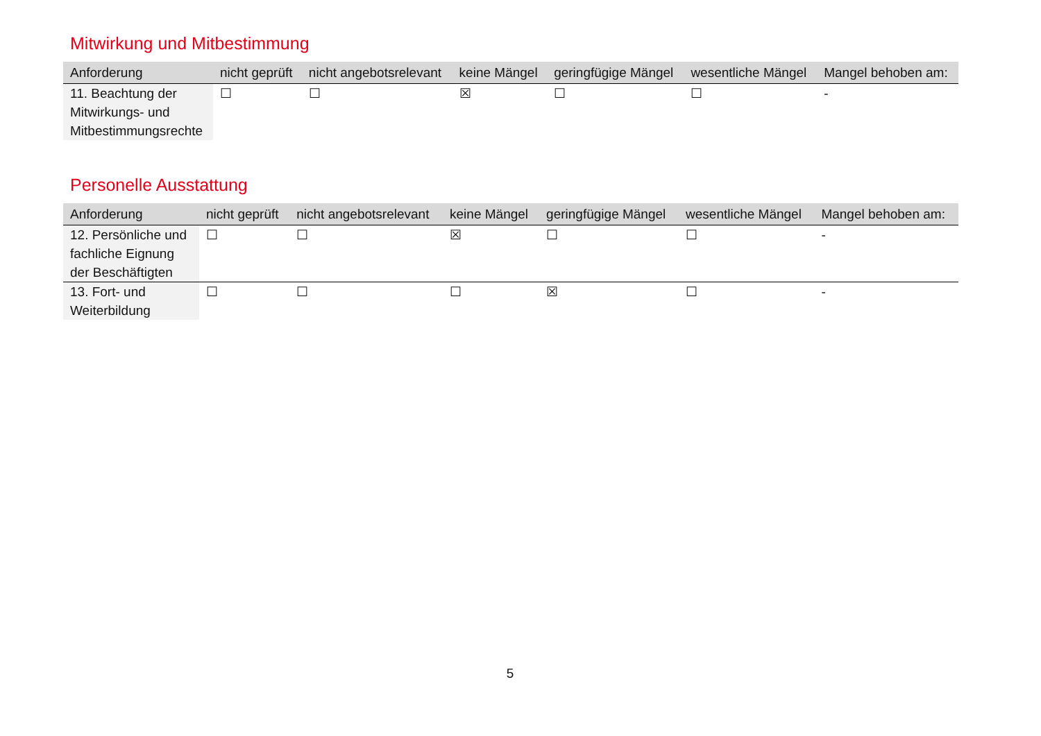Mitwirkung und Mitbestimmung
| Anforderung | nicht geprüft | nicht angebotsrelevant | keine Mängel | geringfügige Mängel | wesentliche Mängel | Mangel behoben am: |
| --- | --- | --- | --- | --- | --- | --- |
| 11. Beachtung der Mitwirkungs- und Mitbestimmungsrechte | ☐ | ☐ | ☒ | ☐ | ☐ | - |
Personelle Ausstattung
| Anforderung | nicht geprüft | nicht angebotsrelevant | keine Mängel | geringfügige Mängel | wesentliche Mängel | Mangel behoben am: |
| --- | --- | --- | --- | --- | --- | --- |
| 12. Persönliche und fachliche Eignung der Beschäftigten | ☐ | ☐ | ☒ | ☐ | ☐ | - |
| 13. Fort- und Weiterbildung | ☐ | ☐ | ☐ | ☒ | ☐ | - |
5